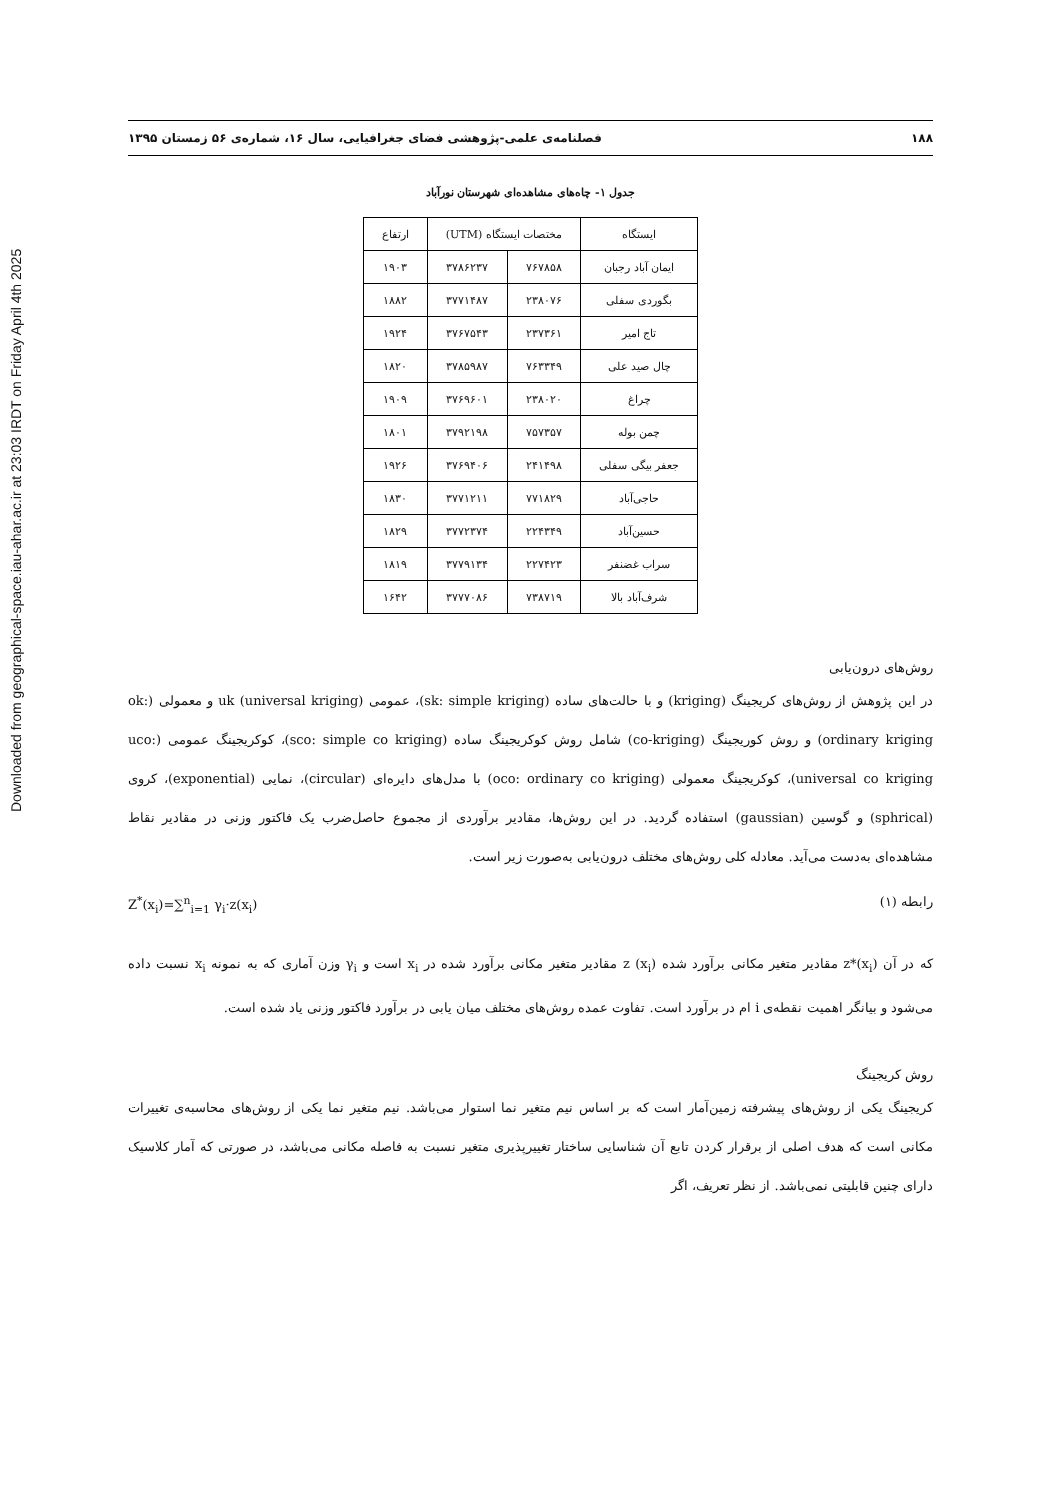Downloaded from geographical-space.iau-ahar.ac.ir at 23:03 IRDT on Friday April 4th 2025
۱۸۸ فصلنامه‌ی علمی-پژوهشی فضای جغرافیایی، سال ۱۶، شماره‌ی ۵۶ زمستان ۱۳۹۵
جدول ۱- چاه‌های مشاهده‌ای شهرستان نورآباد
| ایستگاه | مختصات ایستگاه (UTM) | | ارتفاع |
| --- | --- | --- | --- |
| ایمان آباد رجبان | ۷۶۷۸۵۸ | ۳۷۸۶۲۳۷ | ۱۹۰۳ |
| بگوردی سفلی | ۲۳۸۰۷۶ | ۳۷۷۱۴۸۷ | ۱۸۸۲ |
| تاج امیر | ۲۳۷۳۶۱ | ۳۷۶۷۵۴۳ | ۱۹۲۴ |
| چال صید علی | ۷۶۳۳۴۹ | ۳۷۸۵۹۸۷ | ۱۸۲۰ |
| چراغ | ۲۳۸۰۲۰ | ۳۷۶۹۶۰۱ | ۱۹۰۹ |
| چمن بوله | ۷۵۷۳۵۷ | ۳۷۹۲۱۹۸ | ۱۸۰۱ |
| جعفر بیگی سفلی | ۲۴۱۴۹۸ | ۳۷۶۹۴۰۶ | ۱۹۲۶ |
| حاجی‌آباد | ۷۷۱۸۲۹ | ۳۷۷۱۲۱۱ | ۱۸۳۰ |
| حسین‌آباد | ۲۲۴۳۴۹ | ۳۷۷۲۳۷۴ | ۱۸۲۹ |
| سراب غضنفر | ۲۲۷۴۲۳ | ۳۷۷۹۱۳۴ | ۱۸۱۹ |
| شرف‌آباد بالا | ۷۳۸۷۱۹ | ۳۷۷۷۰۸۶ | ۱۶۴۲ |
روش‌های درون‌یابی
در این پژوهش از روش‌های کریجینگ (kriging) و با حالت‌های ساده (sk: simple kriging)، عمومی uk (universal kriging) و معمولی (ok: ordinary kriging) و روش کوریجینگ (co-kriging) شامل روش کوکریجینگ ساده (sco: simple co kriging)، کوکریجینگ عمومی (uco: universal co kriging)، کوکریجینگ معمولی (oco: ordinary co kriging) با مدل‌های دایره‌ای (circular)، نمایی (exponential)، کروی (sphrical) و گوسین (gaussian) استفاده گردید. در این روش‌ها، مقادیر برآوردی از مجموع حاصل‌ضرب یک فاکتور وزنی در مقادیر نقاط مشاهده‌ای به‌دست می‌آید. معادله کلی روش‌های مختلف درون‌یابی به‌صورت زیر است.
رابطه (۱) Z<sup>*</sup>(x<sub>i</sub>)=∑<sup>n</sup><sub>i=1</sub> γ<sub>i</sub>·z(x<sub>i</sub>)
که در آن z*(x<sub>i</sub>) مقادیر متغیر مکانی برآورد شده z (x<sub>i</sub>) مقادیر متغیر مکانی برآورد شده در x<sub>i</sub> است و γ<sub>i</sub> وزن آماری که به نمونه x<sub>i</sub> نسبت داده می‌شود و بیانگر اهمیت نقطه‌ی i ام در برآورد است. تفاوت عمده روش‌های مختلف میان یابی در برآورد فاکتور وزنی یاد شده است.
روش کریجینگ
کریجینگ یکی از روش‌های پیشرفته زمین‌آمار است که بر اساس نیم متغیر نما استوار می‌باشد. نیم متغیر نما یکی از روش‌های محاسبه‌ی تغییرات مکانی است که هدف اصلی از برقرار کردن تابع آن شناسایی ساختار تغییرپذیری متغیر نسبت به فاصله مکانی می‌باشد، در صورتی که آمار کلاسیک دارای چنین قابلیتی نمی‌باشد. از نظر تعریف، اگر